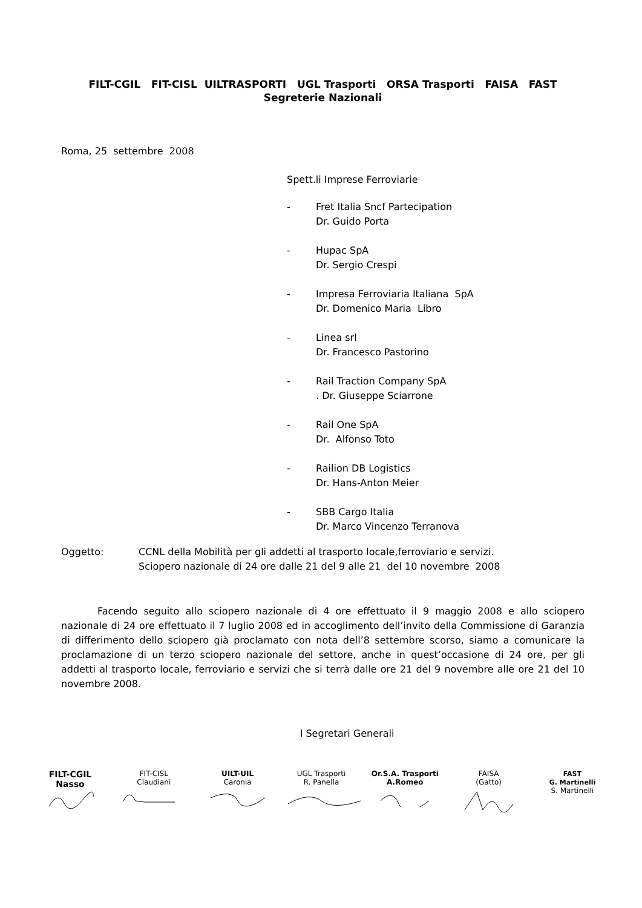FILT-CGIL FIT-CISL UILTRASPORTI UGL Trasporti ORSA Trasporti FAISA FAST
Segreterie Nazionali
Roma, 25 settembre 2008
Spett.li Imprese Ferroviarie
- Fret Italia Sncf Partecipation
Dr. Guido Porta
- Hupac SpA
Dr. Sergio Crespi
- Impresa Ferroviaria Italiana SpA
Dr. Domenico Maria Libro
- Linea srl
Dr. Francesco Pastorino
- Rail Traction Company SpA
. Dr. Giuseppe Sciarrone
- Rail One SpA
Dr. Alfonso Toto
- Railion DB Logistics
Dr. Hans-Anton Meier
- SBB Cargo Italia
Dr. Marco Vincenzo Terranova
Oggetto: CCNL della Mobilità per gli addetti al trasporto locale,ferroviario e servizi.
Sciopero nazionale di 24 ore dalle 21 del 9 alle 21 del 10 novembre 2008
Facendo seguito allo sciopero nazionale di 4 ore effettuato il 9 maggio 2008 e allo sciopero nazionale di 24 ore effettuato il 7 luglio 2008 ed in accoglimento dell’invito della Commissione di Garanzia di differimento dello sciopero già proclamato con nota dell’8 settembre scorso, siamo a comunicare la proclamazione di un terzo sciopero nazionale del settore, anche in quest’occasione di 24 ore, per gli addetti al trasporto locale, ferroviario e servizi che si terrà dalle ore 21 del 9 novembre alle ore 21 del 10 novembre 2008.
I Segretari Generali
FILT-CGIL
Nasso
FIT-CISL
Claudiani
UILT-UIL
Caronia
UGL Trasporti
R. Panella
Or.S.A. Trasporti
A.Romeo
FAISA
(Gatto)
FAST
G. Martinelli
S. Martinelli